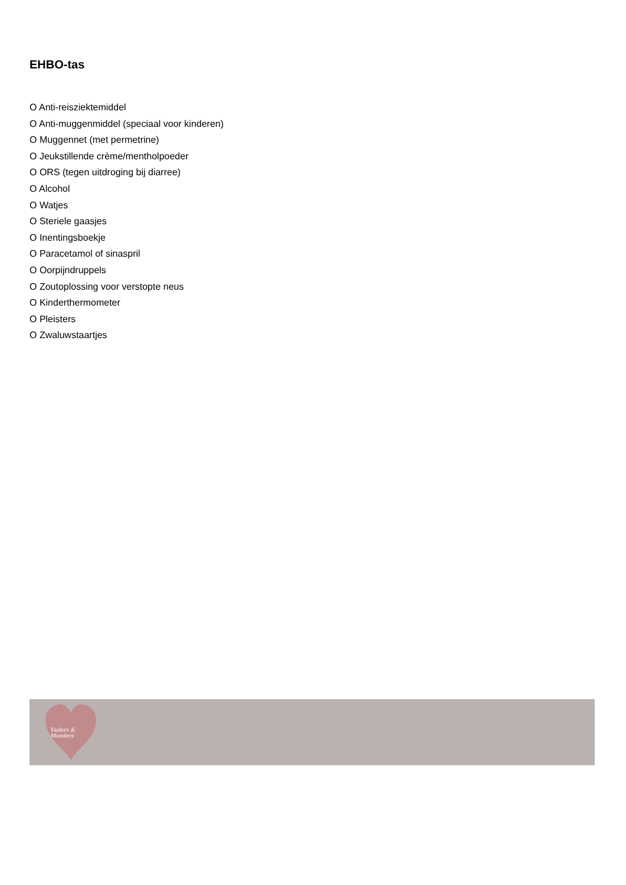EHBO-tas
O Anti-reisziektemiddel
O Anti-muggenmiddel (speciaal voor kinderen)
O Muggennet (met permetrine)
O Jeukstillende crème/mentholpoeder
O ORS (tegen uitdroging bij diarree)
O Alcohol
O Watjes
O Steriele gaasjes
O Inentingsboekje
O Paracetamol of sinaspril
O Oorpijndruppels
O Zoutoplossing voor verstopte neus
O Kinderthermometer
O Pleisters
O Zwaluwstaartjes
Vaders & Moeders